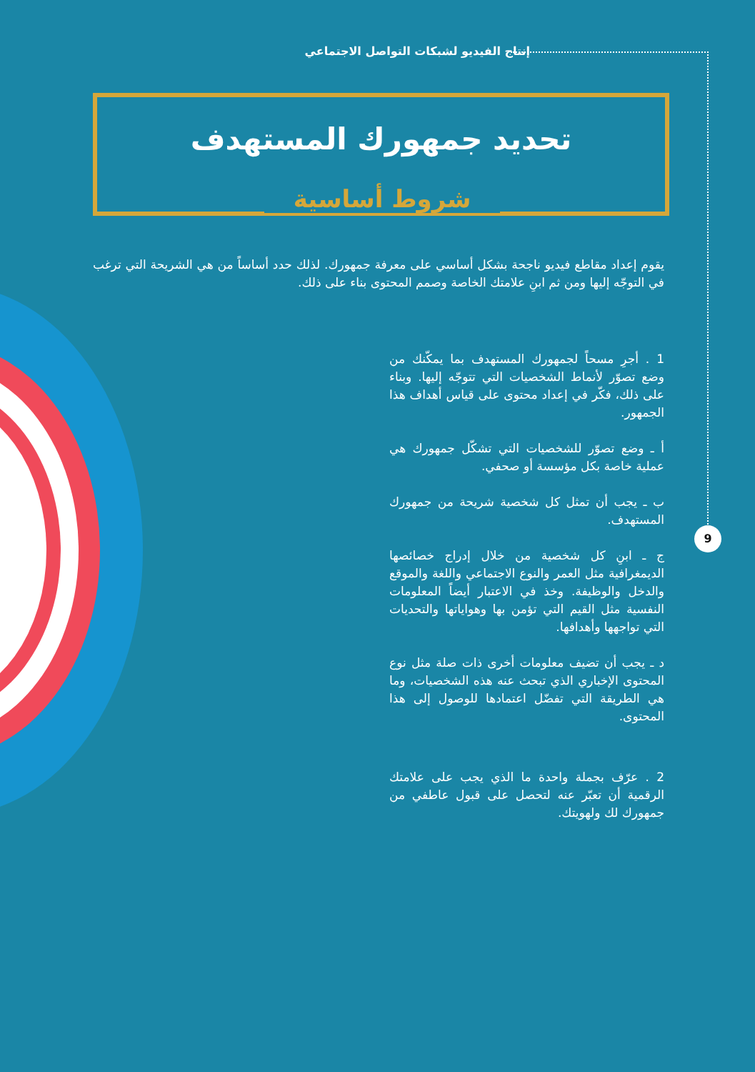إنتاج الفيديو لشبكات التواصل الاجتماعي
9
تحديد جمهورك المستهدف
شروط أساسية
يقوم إعداد مقاطع فيديو ناجحة بشكل أساسي على معرفة جمهورك. لذلك حدد أساساً من هي الشريحة التي ترغب في التوجّه إليها ومن ثم ابنِ علامتك الخاصة وصمم المحتوى بناء على ذلك.
1 . أجرِ مسحاً لجمهورك المستهدف بما يمكّنك من وضع تصوّر لأنماط الشخصيات التي تتوجّه إليها. وبناء على ذلك، فكّر في إعداد محتوى على قياس أهداف هذا الجمهور.
أ ـ وضع تصوّر للشخصيات التي تشكّل جمهورك هي عملية خاصة بكل مؤسسة أو صحفي.
ب ـ يجب أن تمثل كل شخصية شريحة من جمهورك المستهدف.
ج ـ ابنِ كل شخصية من خلال إدراج خصائصها الديمغرافية مثل العمر والنوع الاجتماعي واللغة والموقع والدخل والوظيفة. وخذ في الاعتبار أيضاً المعلومات النفسية مثل القيم التي تؤمن بها وهواياتها والتحديات التي تواجهها وأهدافها.
د ـ يجب أن تضيف معلومات أخرى ذات صلة مثل نوع المحتوى الإخباري الذي تبحث عنه هذه الشخصيات، وما هي الطريقة التي تفضّل اعتمادها للوصول إلى هذا المحتوى.
2 . عرّف بجملة واحدة ما الذي يجب على علامتك الرقمية أن تعبّر عنه لتحصل على قبول عاطفي من جمهورك لك ولهويتك.